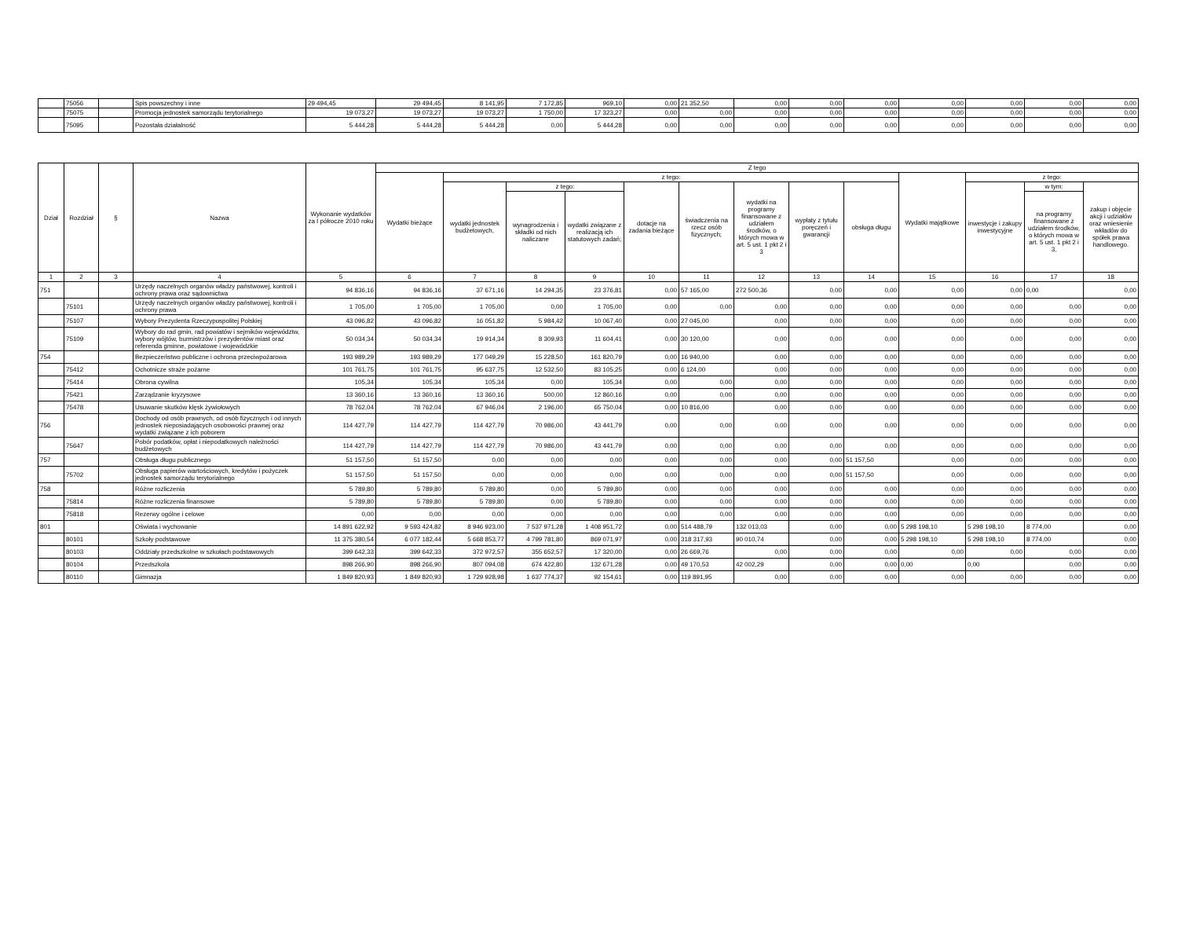| | 75056 | | Spis powszechny i inne | 29 494,45 | 29 494,45 | 8 141,95 | 7 172,85 | 969,10 | 0,00 | 21 352,50 | 0,00 | 0,00 | 0,00 | 0,00 | 0,00 | 0,00 | 0,00 |
| | 75075 | | Promocja jednostek samorządu terytorialnego | 19 073,27 | 19 073,27 | 19 073,27 | 1 750,00 | 17 323,27 | 0,00 | 0,00 | 0,00 | 0,00 | 0,00 | 0,00 | 0,00 | 0,00 | 0,00 |
| | 75095 | | Pozostała działalność | 5 444,28 | 5 444,28 | 5 444,28 | 0,00 | 5 444,28 | 0,00 | 0,00 | 0,00 | 0,00 | 0,00 | 0,00 | 0,00 | 0,00 | 0,00 |
| Dział | Rozdział | § | Nazwa | Wykonanie wydatków za I półrocze 2010 roku | Z tego | | | | | | | | | | | | |
| --- | --- | --- | --- | --- | --- | --- | --- | --- | --- | --- | --- | --- | --- | --- | --- | --- | --- |
| | | | | | Wydatki bieżące | z tego: | | | | | | | | Wydatki majątkowe | z tego: | | |
| | | | | | | wydatki jednostek budżetowych, | z tego: | | dotacje na zadania bieżące | świadczenia na rzecz osób fizycznych; | wydatki na programy finansowane z udziałem środków, o których mowa w art. 5 ust. 1 pkt 2 i 3 | wypłaty z tytułu poręczeń i gwarancji | obsługa długu | | inwestycje i zakupy inwestycyjne | w tym: | zakup i objęcie akcji i udziałów oraz wniesienie wkładów do spółek prawa handlowego. |
| | | | | | | | wynagrodzenia i składki od nich naliczane | wydatki związane z realizacją ich statutowych zadań; | | | | | | | | na programy finansowane z udziałem środków, o których mowa w art. 5 ust. 1 pkt 2 i 3, | |
| 1 | 2 | 3 | 4 | 5 | 6 | 7 | 8 | 9 | 10 | 11 | 12 | 13 | 14 | 15 | 16 | 17 | 18 |
| 751 | | | Urzędy naczelnych organów władzy państwowej, kontroli i ochrony prawa oraz sądownictwa | 94 836,16 | 94 836,16 | 37 671,16 | 14 294,35 | 23 376,81 | 0,00 | 57 165,00 | 272 500,36 | 0,00 | 0,00 | 0,00 | 0,00 | 0,00 | 0,00 |
| | 75101 | | Urzędy naczelnych organów władzy państwowej, kontroli i ochrony prawa | 1 705,00 | 1 705,00 | 1 705,00 | 0,00 | 1 705,00 | 0,00 | 0,00 | 0,00 | 0,00 | 0,00 | 0,00 | 0,00 | 0,00 | 0,00 |
| | 75107 | | Wybory Prezydenta Rzeczypospolitej Polskiej | 43 096,82 | 43 096,82 | 16 051,82 | 5 984,42 | 10 067,40 | 0,00 | 27 045,00 | 0,00 | 0,00 | 0,00 | 0,00 | 0,00 | 0,00 | 0,00 |
| | 75109 | | Wybory do rad gmin, rad powiatów i sejmików województw, wybory wójtów, burmistrzów i prezydentów miast oraz referenda gminne, powiatowe i wojewódzkie | 50 034,34 | 50 034,34 | 19 914,34 | 8 309,93 | 11 604,41 | 0,00 | 30 120,00 | 0,00 | 0,00 | 0,00 | 0,00 | 0,00 | 0,00 | 0,00 |
| 754 | | | Bezpieczeństwo publiczne i ochrona przeciwpożarowa | 193 989,29 | 193 989,29 | 177 049,29 | 15 228,50 | 161 820,79 | 0,00 | 16 940,00 | 0,00 | 0,00 | 0,00 | 0,00 | 0,00 | 0,00 | 0,00 |
| | 75412 | | Ochotnicze straże pożarne | 101 761,75 | 101 761,75 | 95 637,75 | 12 532,50 | 83 105,25 | 0,00 | 6 124,00 | 0,00 | 0,00 | 0,00 | 0,00 | 0,00 | 0,00 | 0,00 |
| | 75414 | | Obrona cywilna | 105,34 | 105,34 | 105,34 | 0,00 | 105,34 | 0,00 | 0,00 | 0,00 | 0,00 | 0,00 | 0,00 | 0,00 | 0,00 | 0,00 |
| | 75421 | | Zarządzanie kryzysowe | 13 360,16 | 13 360,16 | 13 360,16 | 500,00 | 12 860,16 | 0,00 | 0,00 | 0,00 | 0,00 | 0,00 | 0,00 | 0,00 | 0,00 | 0,00 |
| | 75478 | | Usuwanie skutków klęsk żywiołowych | 78 762,04 | 78 762,04 | 67 946,04 | 2 196,00 | 65 750,04 | 0,00 | 10 816,00 | 0,00 | 0,00 | 0,00 | 0,00 | 0,00 | 0,00 | 0,00 |
| 756 | | | Dochody od osób prawnych, od osób fizycznych i od innych jednostek nieposiadających osobowości prawnej oraz wydatki związane z ich poborem | 114 427,79 | 114 427,79 | 114 427,79 | 70 986,00 | 43 441,79 | 0,00 | 0,00 | 0,00 | 0,00 | 0,00 | 0,00 | 0,00 | 0,00 | 0,00 |
| | 75647 | | Pobór podatków, opłat i niepodatkowych należności budżetowych | 114 427,79 | 114 427,79 | 114 427,79 | 70 986,00 | 43 441,79 | 0,00 | 0,00 | 0,00 | 0,00 | 0,00 | 0,00 | 0,00 | 0,00 | 0,00 |
| 757 | | | Obsługa długu publicznego | 51 157,50 | 51 157,50 | 0,00 | 0,00 | 0,00 | 0,00 | 0,00 | 0,00 | 0,00 | 51 157,50 | 0,00 | 0,00 | 0,00 | 0,00 |
| | 75702 | | Obsługa papierów wartościowych, kredytów i pożyczek jednostek samorządu terytorialnego | 51 157,50 | 51 157,50 | 0,00 | 0,00 | 0,00 | 0,00 | 0,00 | 0,00 | 0,00 | 51 157,50 | 0,00 | 0,00 | 0,00 | 0,00 |
| 758 | | | Różne rozliczenia | 5 789,80 | 5 789,80 | 5 789,80 | 0,00 | 5 789,80 | 0,00 | 0,00 | 0,00 | 0,00 | 0,00 | 0,00 | 0,00 | 0,00 | 0,00 |
| | 75814 | | Różne rozliczenia finansowe | 5 789,80 | 5 789,80 | 5 789,80 | 0,00 | 5 789,80 | 0,00 | 0,00 | 0,00 | 0,00 | 0,00 | 0,00 | 0,00 | 0,00 | 0,00 |
| | 75818 | | Rezerwy ogólne i celowe | 0,00 | 0,00 | 0,00 | 0,00 | 0,00 | 0,00 | 0,00 | 0,00 | 0,00 | 0,00 | 0,00 | 0,00 | 0,00 | 0,00 |
| 801 | | | Oświata i wychowanie | 14 891 622,92 | 9 593 424,82 | 8 946 923,00 | 7 537 971,28 | 1 408 951,72 | 0,00 | 514 488,79 | 132 013,03 | 0,00 | 0,00 | 5 298 198,10 | 5 298 198,10 | 8 774,00 | 0,00 |
| | 80101 | | Szkoły podstawowe | 11 375 380,54 | 6 077 182,44 | 5 668 853,77 | 4 799 781,80 | 869 071,97 | 0,00 | 318 317,93 | 90 010,74 | 0,00 | 0,00 | 5 298 198,10 | 5 298 198,10 | 8 774,00 | 0,00 |
| | 80103 | | Oddziały przedszkolne w szkołach podstawowych | 399 642,33 | 399 642,33 | 372 972,57 | 355 652,57 | 17 320,00 | 0,00 | 26 669,76 | 0,00 | 0,00 | 0,00 | 0,00 | 0,00 | 0,00 | 0,00 |
| | 80104 | | Przedszkola | 898 266,90 | 898 266,90 | 807 094,08 | 674 422,80 | 132 671,28 | 0,00 | 49 170,53 | 42 002,29 | 0,00 | 0,00 | 0,00 | 0,00 | 0,00 | 0,00 |
| | 80110 | | Gimnazja | 1 849 820,93 | 1 849 820,93 | 1 729 928,98 | 1 637 774,37 | 92 154,61 | 0,00 | 119 891,95 | 0,00 | 0,00 | 0,00 | 0,00 | 0,00 | 0,00 | 0,00 |